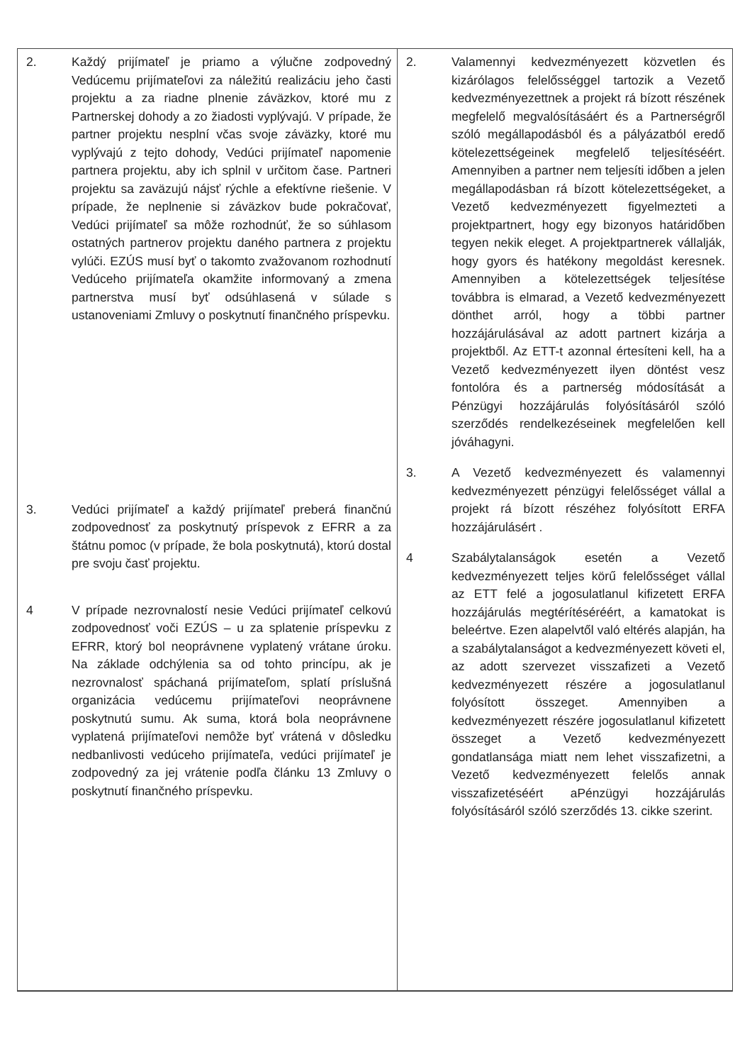| 2. Každý prijímateľ je priamo a výlučne zodpovedný Vedúcemu prijímateľovi za náležitú realizáciu jeho časti projektu a za riadne plnenie záväzkov, ktoré mu z Partnerskej dohody a zo žiadosti vyplývajú. V prípade, že partner projektu nesplní včas svoje záväzky, ktoré mu vyplývajú z tejto dohody, Vedúci prijímateľ napomenie partnera projektu, aby ich splnil v určitom čase. Partneri projektu sa zaväzujú nájsť rýchle a efektívne riešenie. V prípade, že neplnenie si záväzkov bude pokračovať, Vedúci prijímateľ sa môže rozhodnúť, že so súhlasom ostatných partnerov projektu daného partnera z projektu vylúči. EZÚS musí byť o takomto zvažovanom rozhodnutí Vedúceho prijímateľa okamžite informovaný a zmena partnerstva musí byť odsúhlasená v súlade s ustanoveniami Zmluvy o poskytnutí finančného príspevku. 3. Vedúci prijímateľ a každý prijímateľ preberá finančnú zodpovednosť za poskytnutý príspevok z EFRR a za štátnu pomoc (v prípade, že bola poskytnutá), ktorú dostal pre svoju časť projektu. 4 V prípade nezrovnalostí nesie Vedúci prijímateľ celkovú zodpovednosť voči EZÚS – u za splatenie príspevku z EFRR, ktorý bol neoprávnene vyplatený vrátane úroku. Na základe odchýlenia sa od tohto princípu, ak je nezrovnalosť spáchaná prijímateľom, splatí príslušná organizácia vedúcemu prijímateľovi neoprávnene poskytnutú sumu. Ak suma, ktorá bola neoprávnene vyplatená prijímateľovi nemôže byť vrátená v dôsledku nedbanlivosti vedúceho prijímateľa, vedúci prijímateľ je zodpovedný za jej vrátenie podľa článku 13 Zmluvy o poskytnutí finančného príspevku. | 2. Valamennyi kedvezményezett közvetlen és kizárólagos felelősséggel tartozik a Vezető kedvezményezettnek a projekt rá bízott részének megfelelő megvalósításáért és a Partnerségről szóló megállapodásból és a pályázatból eredő kötelezettségeinek megfelelő teljesítéséért. Amennyiben a partner nem teljesíti időben a jelen megállapodásban rá bízott kötelezettségeket, a Vezető kedvezményezett figyelmezteti a projektpartnert, hogy egy bizonyos határidőben tegyen nekik eleget. A projektpartnerek vállalják, hogy gyors és hatékony megoldást keresnek. Amennyiben a kötelezettségek teljesítése továbbra is elmarad, a Vezető kedvezményezett dönthet arról, hogy a többi partner hozzájárulásával az adott partnert kizárja a projektből. Az ETT-t azonnal értesíteni kell, ha a Vezető kedvezményezett ilyen döntést vesz fontolóra és a partnerség módosítását a Pénzügyi hozzájárulás folyósításáról szóló szerződés rendelkezéseinek megfelelően kell jóváhagyni. 3. A Vezető kedvezményezett és valamennyi kedvezményezett pénzügyi felelősséget vállal a projekt rá bízott részéhez folyósított ERFA hozzájárulásért . 4 Szabálytalanságok esetén a Vezető kedvezményezett teljes körű felelősséget vállal az ETT felé a jogosulatlanul kifizetett ERFA hozzájárulás megtérítéséréért, a kamatokat is beleértve. Ezen alapelvtől való eltérés alapján, ha a szabálytalanságot a kedvezményezett követi el, az adott szervezet visszafizeti a Vezető kedvezményezett részére a jogosulatlanul folyósított összeget. Amennyiben a kedvezményezett részére jogosulatlanul kifizetett összeget a Vezető kedvezményezett gondatlansága miatt nem lehet visszafizetni, a Vezető kedvezményezett felelős annak visszafizetéséért aPénzügyi hozzájárulás folyósításáról szóló szerződés 13. cikke szerint. |